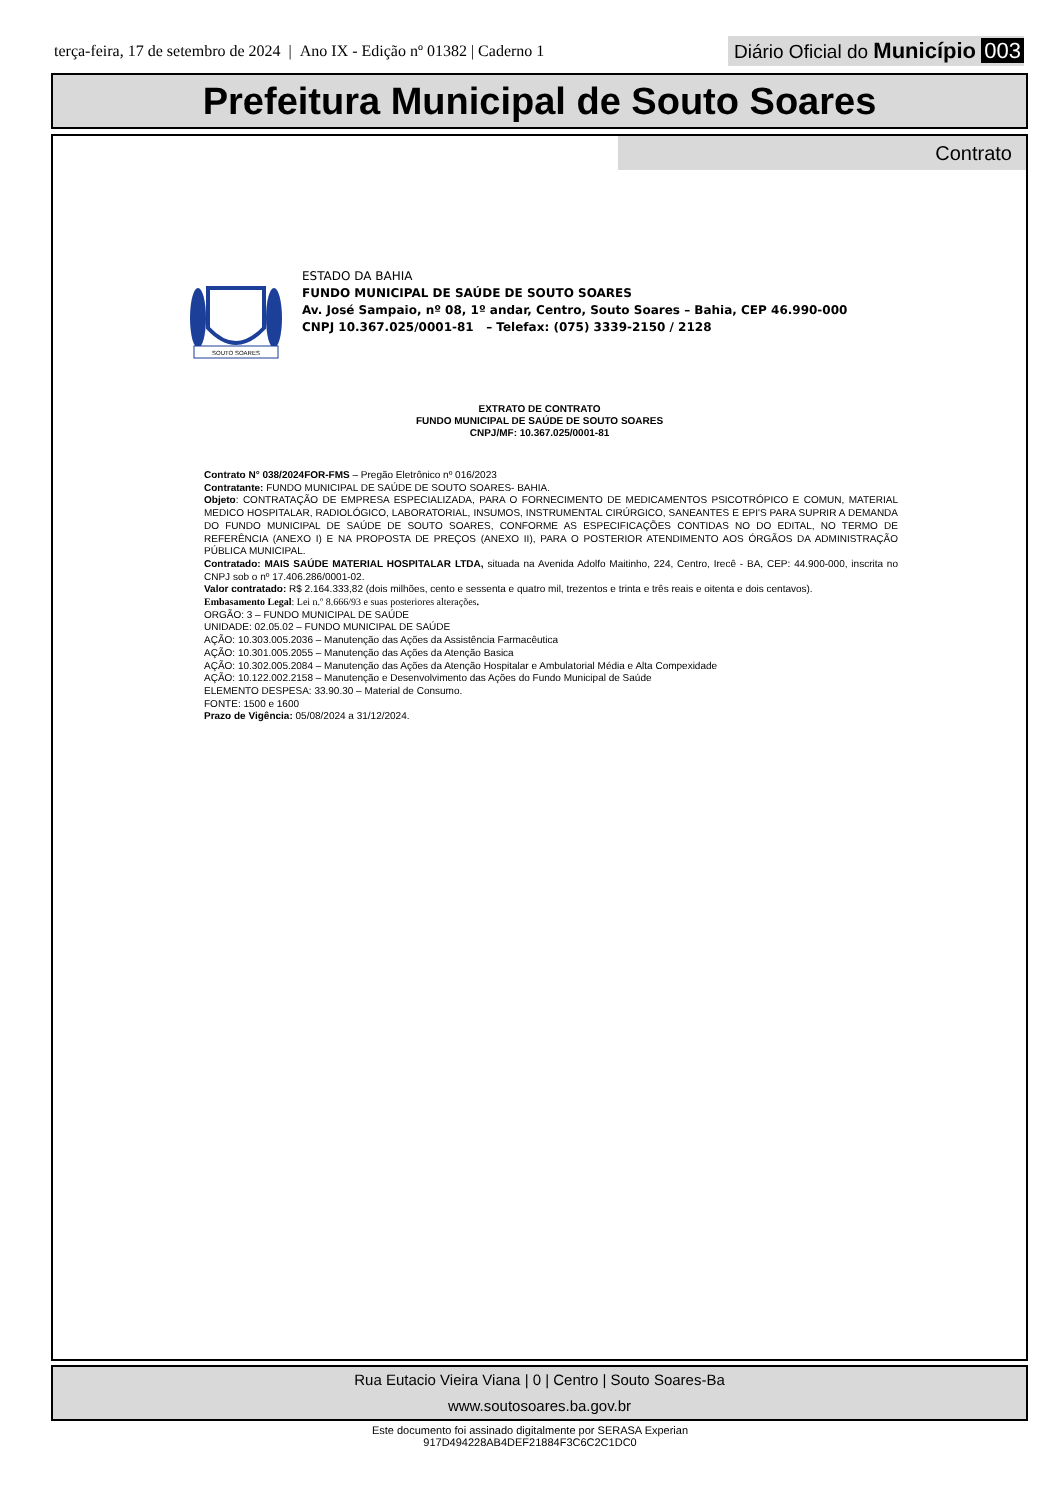terça-feira, 17 de setembro de 2024 | Ano IX - Edição nº 01382 | Caderno 1
Diário Oficial do Município 003
Prefeitura Municipal de Souto Soares
Contrato
SOUTO SOARES
ESTADO DA BAHIA
FUNDO MUNICIPAL DE SAÚDE DE SOUTO SOARES
Av. José Sampaio, nº 08, 1º andar, Centro, Souto Soares – Bahia, CEP 46.990-000
CNPJ 10.367.025/0001-81 – Telefax: (075) 3339-2150 / 2128
EXTRATO DE CONTRATO
FUNDO MUNICIPAL DE SAÚDE DE SOUTO SOARES
CNPJ/MF: 10.367.025/0001-81
Contrato N° 038/2024FOR-FMS – Pregão Eletrônico nº 016/2023
Contratante: FUNDO MUNICIPAL DE SAÚDE DE SOUTO SOARES- BAHIA.
Objeto: CONTRATAÇÃO DE EMPRESA ESPECIALIZADA, PARA O FORNECIMENTO DE MEDICAMENTOS PSICOTRÓPICO E COMUN, MATERIAL MEDICO HOSPITALAR, RADIOLÓGICO, LABORATORIAL, INSUMOS, INSTRUMENTAL CIRÚRGICO, SANEANTES E EPI'S PARA SUPRIR A DEMANDA DO FUNDO MUNICIPAL DE SAÚDE DE SOUTO SOARES, CONFORME AS ESPECIFICAÇÕES CONTIDAS NO DO EDITAL, NO TERMO DE REFERÊNCIA (ANEXO I) E NA PROPOSTA DE PREÇOS (ANEXO II), PARA O POSTERIOR ATENDIMENTO AOS ÓRGÃOS DA ADMINISTRAÇÃO PÚBLICA MUNICIPAL.
Contratado: MAIS SAÚDE MATERIAL HOSPITALAR LTDA, situada na Avenida Adolfo Maitinho, 224, Centro, Irecê - BA, CEP: 44.900-000, inscrita no CNPJ sob o nº 17.406.286/0001-02.
Valor contratado: R$ 2.164.333,82 (dois milhões, cento e sessenta e quatro mil, trezentos e trinta e três reais e oitenta e dois centavos).
Embasamento Legal: Lei n.º 8.666/93 e suas posteriores alterações.
ORGÃO: 3 – FUNDO MUNICIPAL DE SAÚDE
UNIDADE: 02.05.02 – FUNDO MUNICIPAL DE SAÚDE
AÇÃO: 10.303.005.2036 – Manutenção das Ações da Assistência Farmacêutica
AÇÃO: 10.301.005.2055 – Manutenção das Ações da Atenção Basica
AÇÃO: 10.302.005.2084 – Manutenção das Ações da Atenção Hospitalar e Ambulatorial Média e Alta Compexidade
AÇÃO: 10.122.002.2158 – Manutenção e Desenvolvimento das Ações do Fundo Municipal de Saúde
ELEMENTO DESPESA: 33.90.30 – Material de Consumo.
FONTE: 1500 e 1600
Prazo de Vigência: 05/08/2024 a 31/12/2024.
Rua Eutacio Vieira Viana | 0 | Centro | Souto Soares-Ba
www.soutosoares.ba.gov.br
Este documento foi assinado digitalmente por SERASA Experian
917D494228AB4DEF21884F3C6C2C1DC0